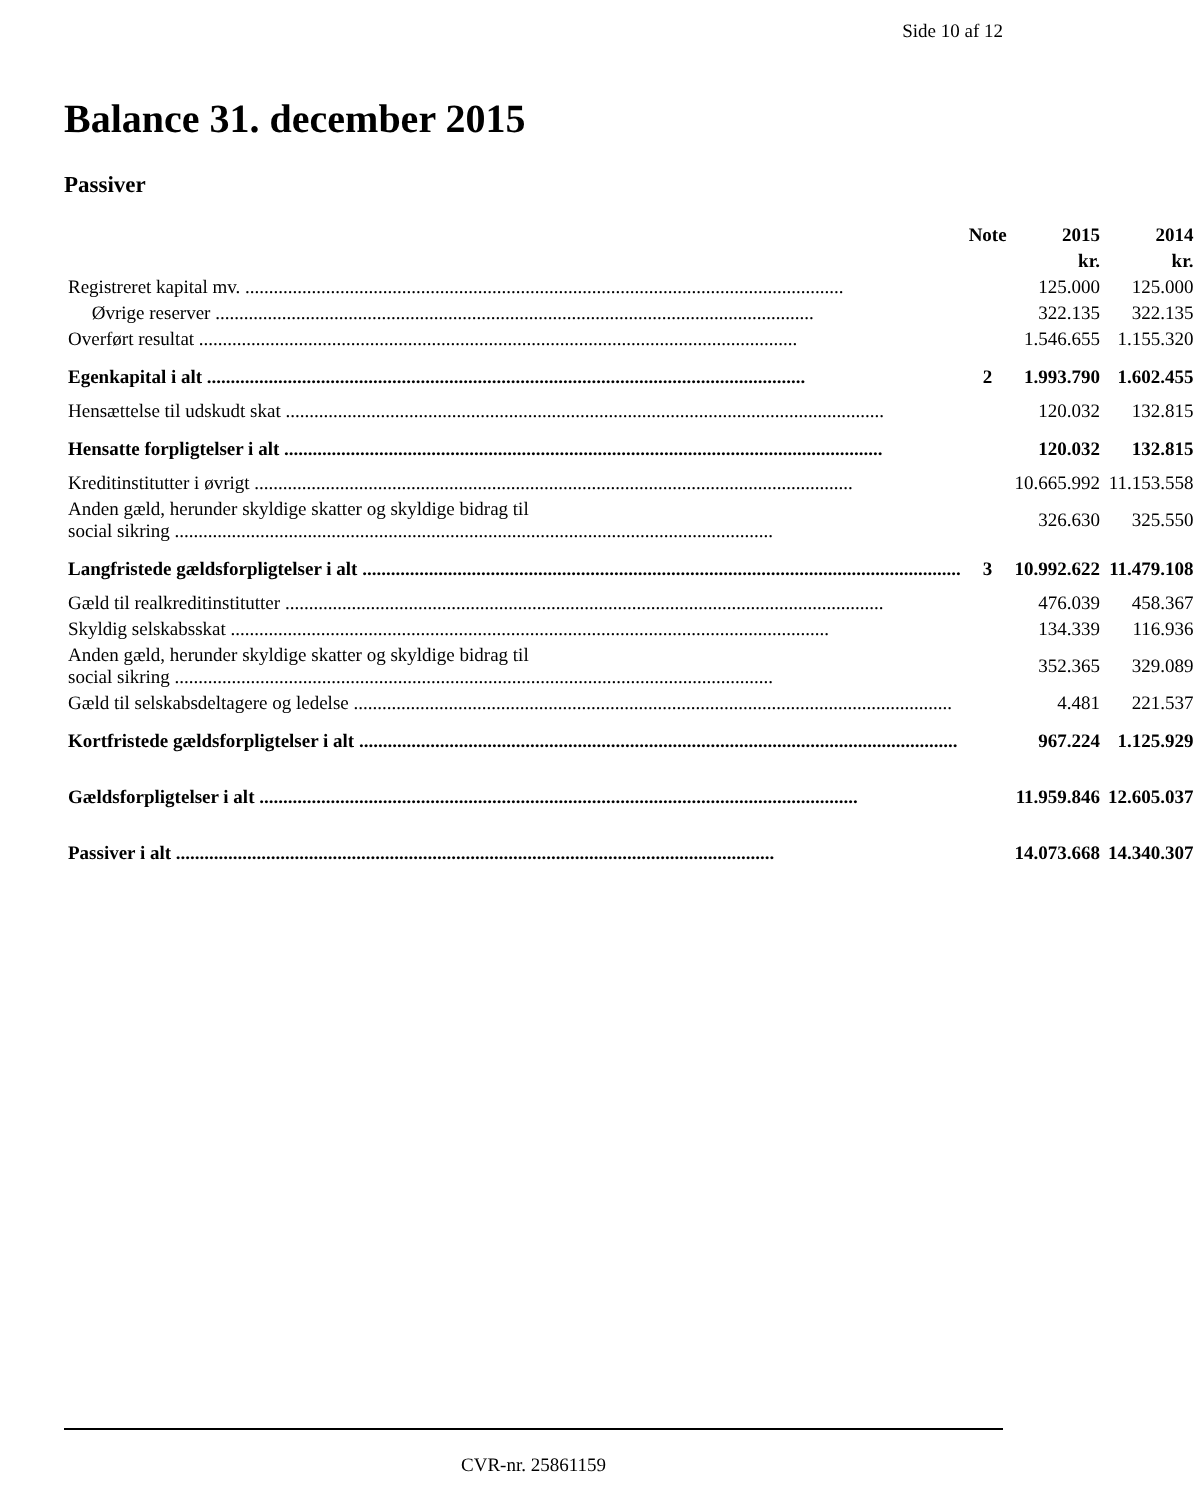Side 10 af 12
Balance 31. december 2015
Passiver
| | Note | 2015 | 2014 |
| --- | --- | --- | --- |
| | | kr. | kr. |
| Registreret kapital mv. | | 125.000 | 125.000 |
| Øvrige reserver | | 322.135 | 322.135 |
| Overført resultat | | 1.546.655 | 1.155.320 |
| Egenkapital i alt | 2 | 1.993.790 | 1.602.455 |
| Hensættelse til udskudt skat | | 120.032 | 132.815 |
| Hensatte forpligtelser i alt | | 120.032 | 132.815 |
| Kreditinstitutter i øvrigt | | 10.665.992 | 11.153.558 |
| Anden gæld, herunder skyldige skatter og skyldige bidrag til social sikring | | 326.630 | 325.550 |
| Langfristede gældsforpligtelser i alt | 3 | 10.992.622 | 11.479.108 |
| Gæld til realkreditinstitutter | | 476.039 | 458.367 |
| Skyldig selskabsskat | | 134.339 | 116.936 |
| Anden gæld, herunder skyldige skatter og skyldige bidrag til social sikring | | 352.365 | 329.089 |
| Gæld til selskabsdeltagere og ledelse | | 4.481 | 221.537 |
| Kortfristede gældsforpligtelser i alt | | 967.224 | 1.125.929 |
| Gældsforpligtelser i alt | | 11.959.846 | 12.605.037 |
| Passiver i alt | | 14.073.668 | 14.340.307 |
CVR-nr. 25861159